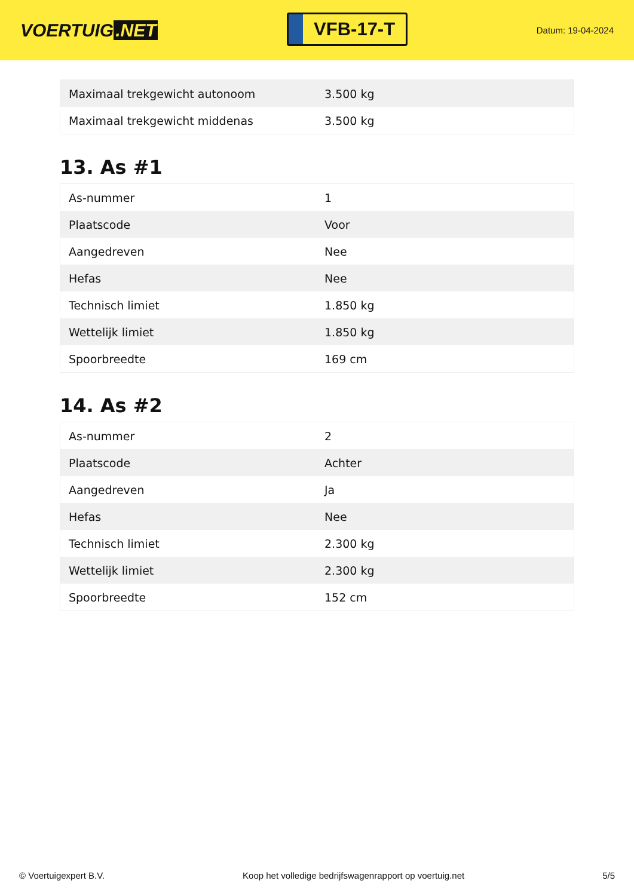VOERTUIG.NET
VFB-17-T
Datum: 19-04-2024
| Maximaal trekgewicht autonoom | 3.500 kg |
| Maximaal trekgewicht middenas | 3.500 kg |
13. As #1
| As-nummer | 1 |
| Plaatscode | Voor |
| Aangedreven | Nee |
| Hefas | Nee |
| Technisch limiet | 1.850 kg |
| Wettelijk limiet | 1.850 kg |
| Spoorbreedte | 169 cm |
14. As #2
| As-nummer | 2 |
| Plaatscode | Achter |
| Aangedreven | Ja |
| Hefas | Nee |
| Technisch limiet | 2.300 kg |
| Wettelijk limiet | 2.300 kg |
| Spoorbreedte | 152 cm |
© Voertuigexpert B.V. Koop het volledige bedrijfswagenrapport op voertuig.net 5/5